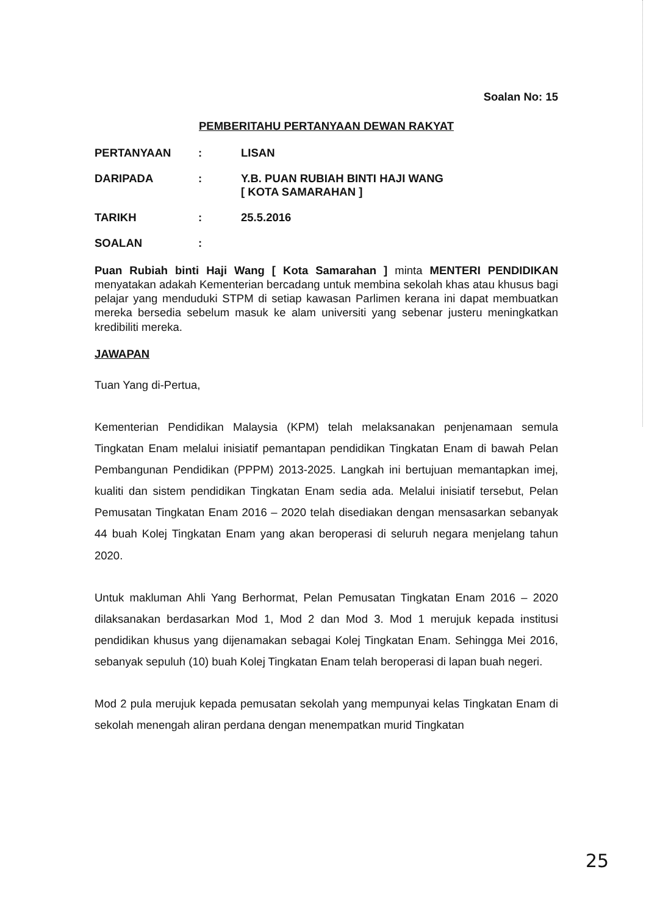Soalan No: 15
PEMBERITAHU PERTANYAAN DEWAN RAKYAT
PERTANYAAN: LISAN
DARIPADA: Y.B. PUAN RUBIAH BINTI HAJI WANG
[ KOTA SAMARAHAN ]
TARIKH: 25.5.2016
SOALAN:
Puan Rubiah binti Haji Wang [ Kota Samarahan ] minta MENTERI PENDIDIKAN menyatakan adakah Kementerian bercadang untuk membina sekolah khas atau khusus bagi pelajar yang menduduki STPM di setiap kawasan Parlimen kerana ini dapat membuatkan mereka bersedia sebelum masuk ke alam universiti yang sebenar justeru meningkatkan kredibiliti mereka.
JAWAPAN
Tuan Yang di-Pertua,
Kementerian Pendidikan Malaysia (KPM) telah melaksanakan penjenamaan semula Tingkatan Enam melalui inisiatif pemantapan pendidikan Tingkatan Enam di bawah Pelan Pembangunan Pendidikan (PPPM) 2013-2025. Langkah ini bertujuan memantapkan imej, kualiti dan sistem pendidikan Tingkatan Enam sedia ada. Melalui inisiatif tersebut, Pelan Pemusatan Tingkatan Enam 2016 – 2020 telah disediakan dengan mensasarkan sebanyak 44 buah Kolej Tingkatan Enam yang akan beroperasi di seluruh negara menjelang tahun 2020.
Untuk makluman Ahli Yang Berhormat, Pelan Pemusatan Tingkatan Enam 2016 – 2020 dilaksanakan berdasarkan Mod 1, Mod 2 dan Mod 3. Mod 1 merujuk kepada institusi pendidikan khusus yang dijenamakan sebagai Kolej Tingkatan Enam. Sehingga Mei 2016, sebanyak sepuluh (10) buah Kolej Tingkatan Enam telah beroperasi di lapan buah negeri.
Mod 2 pula merujuk kepada pemusatan sekolah yang mempunyai kelas Tingkatan Enam di sekolah menengah aliran perdana dengan menempatkan murid Tingkatan
25